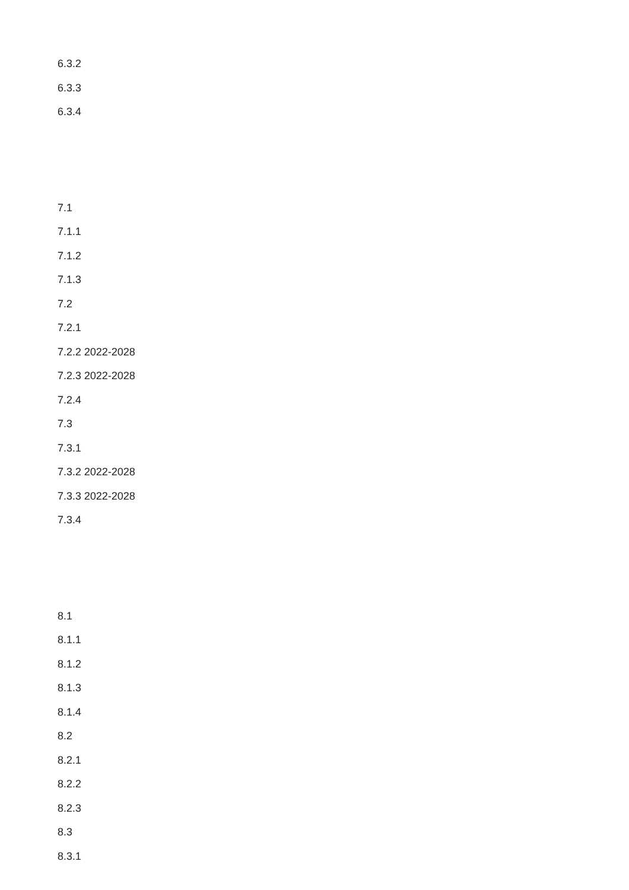6.3.2
6.3.3
6.3.4
7.1
7.1.1
7.1.2
7.1.3
7.2
7.2.1
7.2.2 2022-2028
7.2.3 2022-2028
7.2.4
7.3
7.3.1
7.3.2 2022-2028
7.3.3 2022-2028
7.3.4
8.1
8.1.1
8.1.2
8.1.3
8.1.4
8.2
8.2.1
8.2.2
8.2.3
8.3
8.3.1